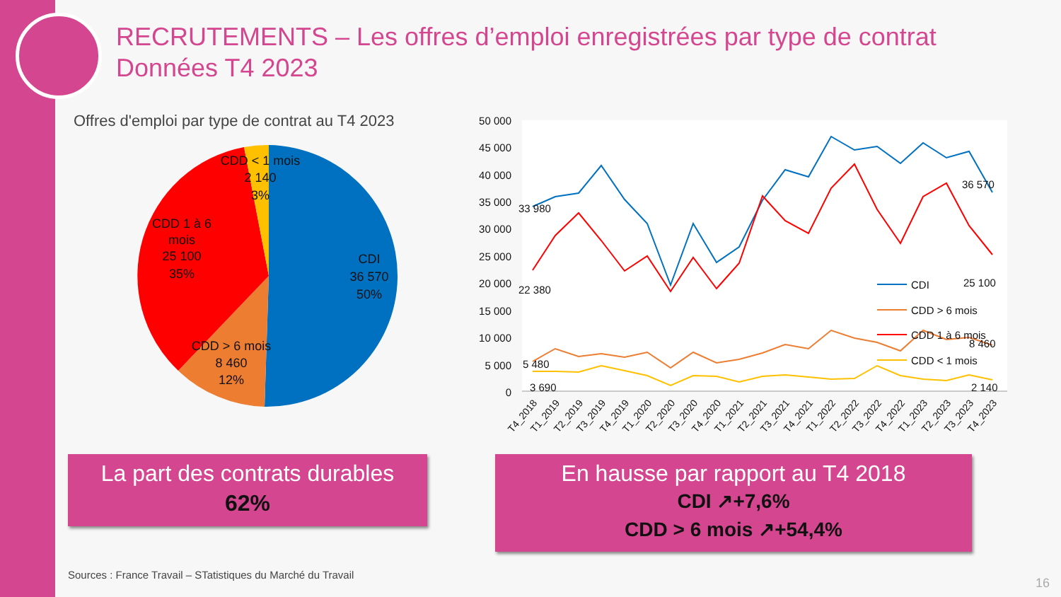RECRUTEMENTS – Les offres d’emploi enregistrées par type de contrat
Données T4 2023
Offres d'emploi par type de contrat au T4 2023
CDD < 1 mois
2 140
3%
CDD 1 à 6
mois
25 100
35%
CDI
36 570
50%
CDD > 6 mois
8 460
12%
50 000
45 000
40 000
35 000
30 000
25 000
20 000
15 000
10 000
5 000
0
33 980
22 380
5 480
3 690
36 570
25 100
8 460
2 140
CDI
CDD > 6 mois
CDD 1 à 6 mois
CDD < 1 mois
T4_2018
T1_2019
T2_2019
T3_2019
T4_2019
T1_2020
T2_2020
T3_2020
T4_2020
T1_2021
T2_2021
T3_2021
T4_2021
T1_2022
T2_2022
T3_2022
T4_2022
T1_2023
T2_2023
T3_2023
T4_2023
La part des contrats durables
62%
En hausse par rapport au T4 2018
CDI ↗+7,6%
CDD > 6 mois ↗+54,4%
Sources : France Travail – STatistiques du Marché du Travail
16